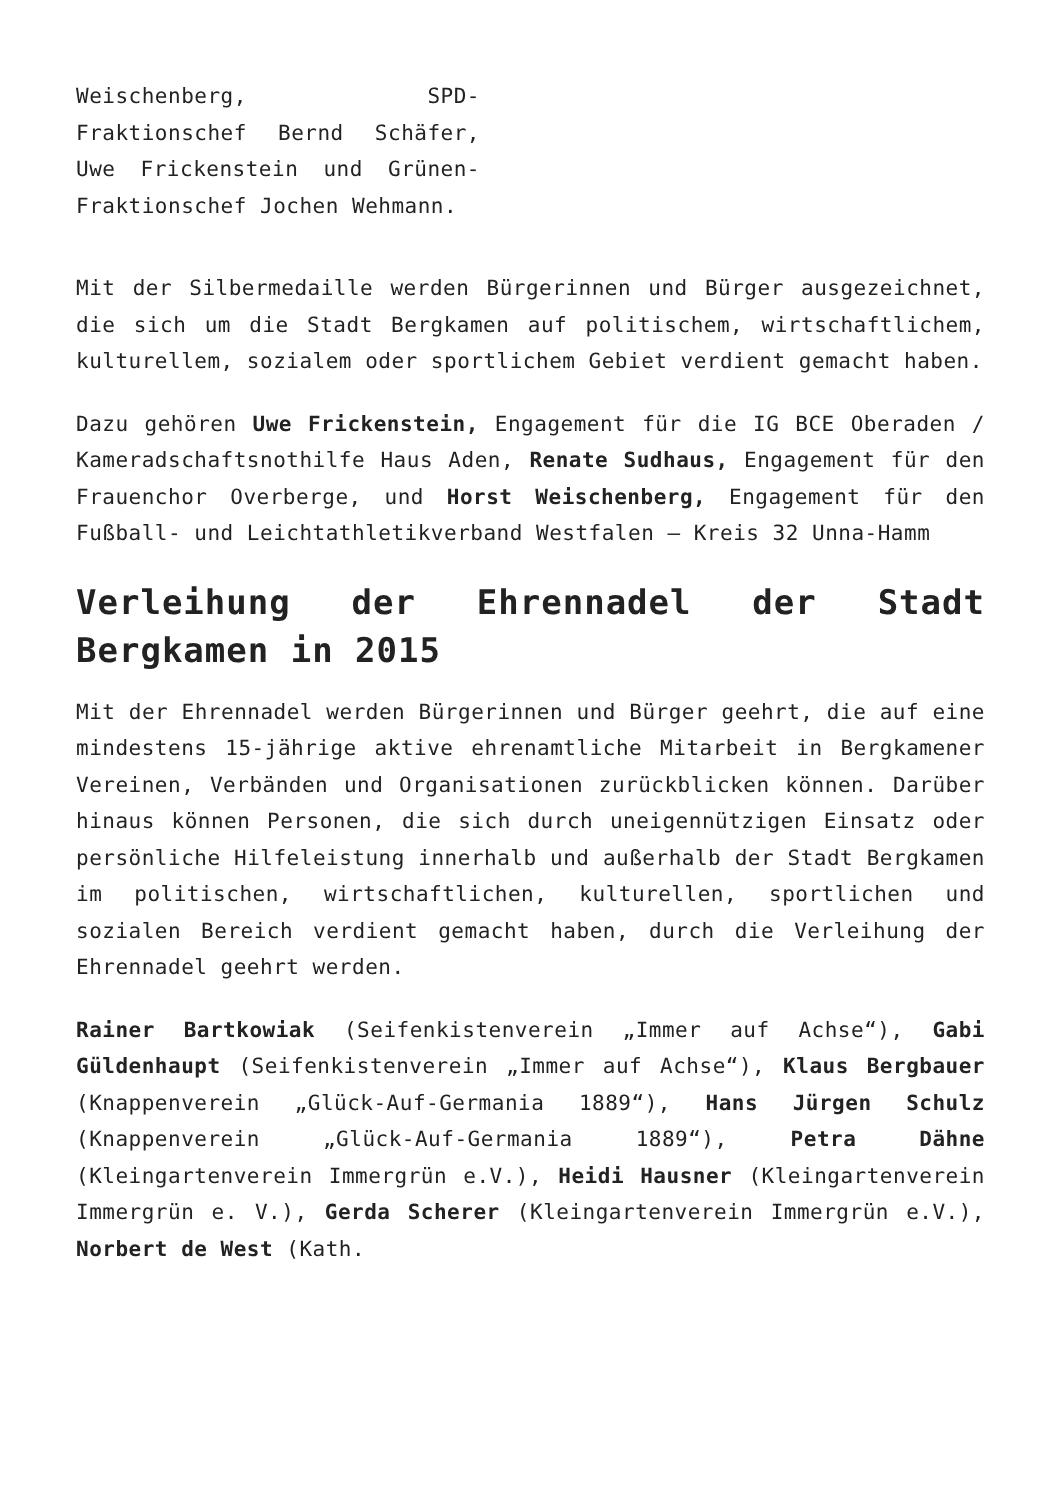Weischenberg, SPD-Fraktionschef Bernd Schäfer, Uwe Frickenstein und Grünen-Fraktionschef Jochen Wehmann.
Mit der Silbermedaille werden Bürgerinnen und Bürger ausgezeichnet, die sich um die Stadt Bergkamen auf politischem, wirtschaftlichem, kulturellem, sozialem oder sportlichem Gebiet verdient gemacht haben.
Dazu gehören Uwe Frickenstein, Engagement für die IG BCE Oberaden / Kameradschaftsnothilfe Haus Aden, Renate Sudhaus, Engagement für den Frauenchor Overberge, und Horst Weischenberg, Engagement für den Fußball- und Leichtathletikverband Westfalen – Kreis 32 Unna-Hamm
Verleihung der Ehrennadel der Stadt Bergkamen in 2015
Mit der Ehrennadel werden Bürgerinnen und Bürger geehrt, die auf eine mindestens 15-jährige aktive ehrenamtliche Mitarbeit in Bergkamener Vereinen, Verbänden und Organisationen zurückblicken können. Darüber hinaus können Personen, die sich durch uneigennützigen Einsatz oder persönliche Hilfeleistung innerhalb und außerhalb der Stadt Bergkamen im politischen, wirtschaftlichen, kulturellen, sportlichen und sozialen Bereich verdient gemacht haben, durch die Verleihung der Ehrennadel geehrt werden.
Rainer Bartkowiak (Seifenkistenverein „Immer auf Achse“), Gabi Güldenhaupt (Seifenkistenverein „Immer auf Achse“), Klaus Bergbauer (Knappenverein „Glück-Auf-Germania 1889“), Hans Jürgen Schulz (Knappenverein „Glück-Auf-Germania 1889“), Petra Dähne (Kleingartenverein Immergrün e.V.), Heidi Hausner (Kleingartenverein Immergrün e. V.), Gerda Scherer (Kleingartenverein Immergrün e.V.), Norbert de West (Kath.